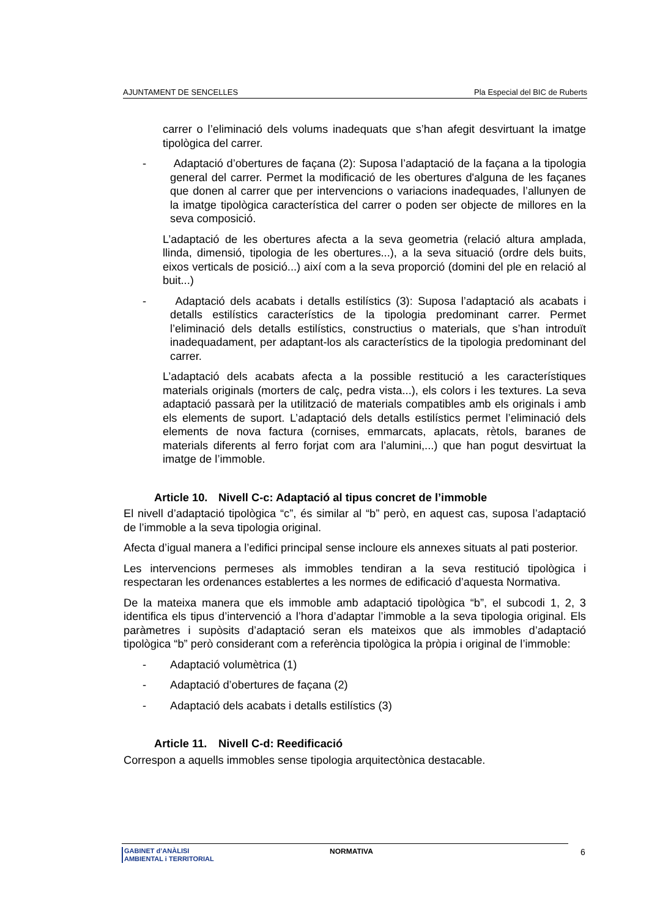AJUNTAMENT DE SENCELLES Pla Especial del BIC de Ruberts
carrer o l’eliminació dels volums inadequats que s’han afegit desvirtuant la imatge tipològica del carrer.
- Adaptació d’obertures de façana (2): Suposa l’adaptació de la façana a la tipologia general del carrer. Permet la modificació de les obertures d'alguna de les façanes que donen al carrer que per intervencions o variacions inadequades, l’allunyen de la imatge tipològica característica del carrer o poden ser objecte de millores en la seva composició.
L’adaptació de les obertures afecta a la seva geometria (relació altura amplada, llinda, dimensió, tipologia de les obertures...), a la seva situació (ordre dels buits, eixos verticals de posició...) així com a la seva proporció (domini del ple en relació al buit...)
- Adaptació dels acabats i detalls estilístics (3): Suposa l’adaptació als acabats i detalls estilístics característics de la tipologia predominant carrer. Permet l’eliminació dels detalls estilístics, constructius o materials, que s’han introduït inadequadament, per adaptant-los als característics de la tipologia predominant del carrer.
L’adaptació dels acabats afecta a la possible restitució a les característiques materials originals (morters de calç, pedra vista...), els colors i les textures. La seva adaptació passarà per la utilització de materials compatibles amb els originals i amb els elements de suport. L’adaptació dels detalls estilístics permet l’eliminació dels elements de nova factura (cornises, emmarcats, aplacats, rètols, baranes de materials diferents al ferro forjat com ara l’alumini,...) que han pogut desvirtuat la imatge de l’immoble.
Article 10. Nivell C-c: Adaptació al tipus concret de l’immoble
El nivell d’adaptació tipològica “c”, és similar al “b” però, en aquest cas, suposa l’adaptació de l’immoble a la seva tipologia original.
Afecta d’igual manera a l’edifici principal sense incloure els annexes situats al pati posterior.
Les intervencions permeses als immobles tendiran a la seva restitució tipològica i respectaran les ordenances establertes a les normes de edificació d’aquesta Normativa.
De la mateixa manera que els immoble amb adaptació tipològica “b”, el subcodi 1, 2, 3 identifica els tipus d’intervenció a l’hora d’adaptar l’immoble a la seva tipologia original. Els paràmetres i supòsits d’adaptació seran els mateixos que als immobles d’adaptació tipològica “b” però considerant com a referència tipològica la pròpia i original de l’immoble:
- Adaptació volumètrica (1)
- Adaptació d’obertures de façana (2)
- Adaptació dels acabats i detalls estilístics (3)
Article 11. Nivell C-d: Reedificació
Correspon a aquells immobles sense tipologia arquitectònica destacable.
GABINET d’ANÀLISI
AMBIENTAL i TERRITORIAL
NORMATIVA 6